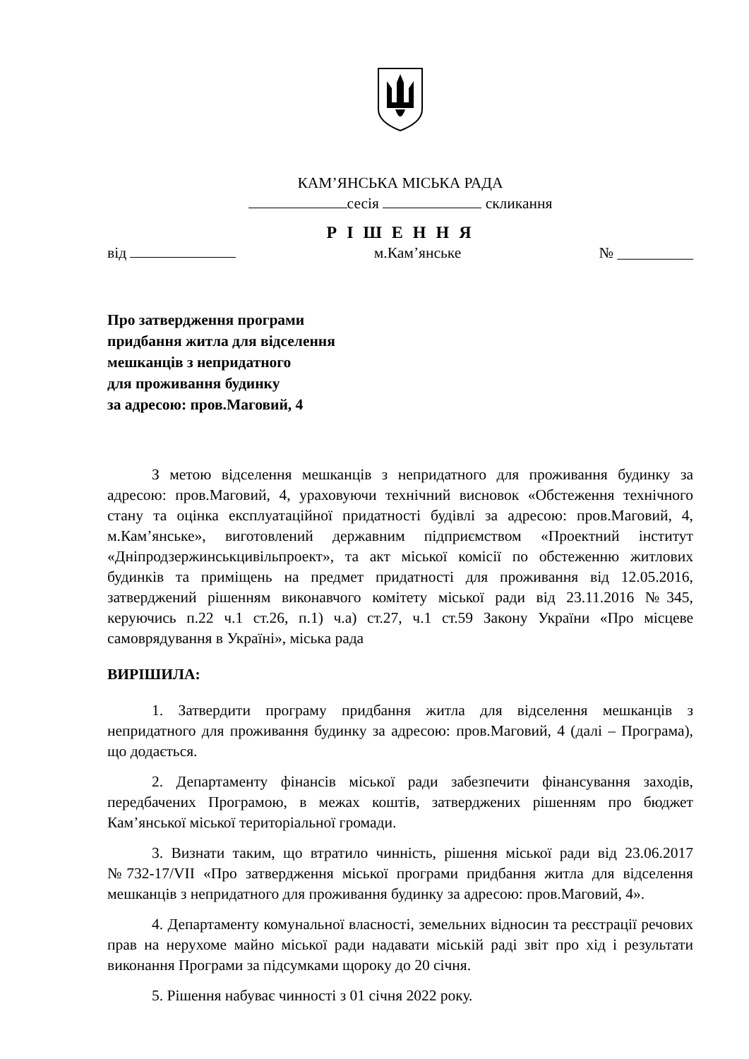КАМ’ЯНСЬКА МІСЬКА РАДА
сесія скликання
Р І Ш Е Н Н Я
від м.Кам’янське № __________
Про затвердження програми
придбання житла для відселення
мешканців з непридатного
для проживання будинку
за адресою: пров.Маговий, 4
З метою відселення мешканців з непридатного для проживання будинку за адресою: пров.Маговий, 4, ураховуючи технічний висновок «Обстеження технічного стану та оцінка експлуатаційної придатності будівлі за адресою: пров.Маговий, 4, м.Кам’янське», виготовлений державним підприємством «Проектний інститут «Дніпродзержинськцивільпроект», та акт міської комісії по обстеженню житлових будинків та приміщень на предмет придатності для проживання від 12.05.2016, затверджений рішенням виконавчого комітету міської ради від 23.11.2016 №345, керуючись п.22 ч.1 ст.26, п.1) ч.а) ст.27, ч.1 ст.59 Закону України «Про місцеве самоврядування в Україні», міська рада
ВИРІШИЛА:
1. Затвердити програму придбання житла для відселення мешканців з непридатного для проживання будинку за адресою: пров.Маговий, 4 (далі – Програма), що додається.
2. Департаменту фінансів міської ради забезпечити фінансування заходів, передбачених Програмою, в межах коштів, затверджених рішенням про бюджет Кам’янської міської територіальної громади.
3. Визнати таким, що втратило чинність, рішення міської ради від 23.06.2017 №732-17/VII «Про затвердження міської програми придбання житла для відселення мешканців з непридатного для проживання будинку за адресою: пров.Маговий, 4».
4. Департаменту комунальної власності, земельних відносин та реєстрації речових прав на нерухоме майно міської ради надавати міській раді звіт про хід і результати виконання Програми за підсумками щороку до 20 січня.
5. Рішення набуває чинності з 01 січня 2022 року.